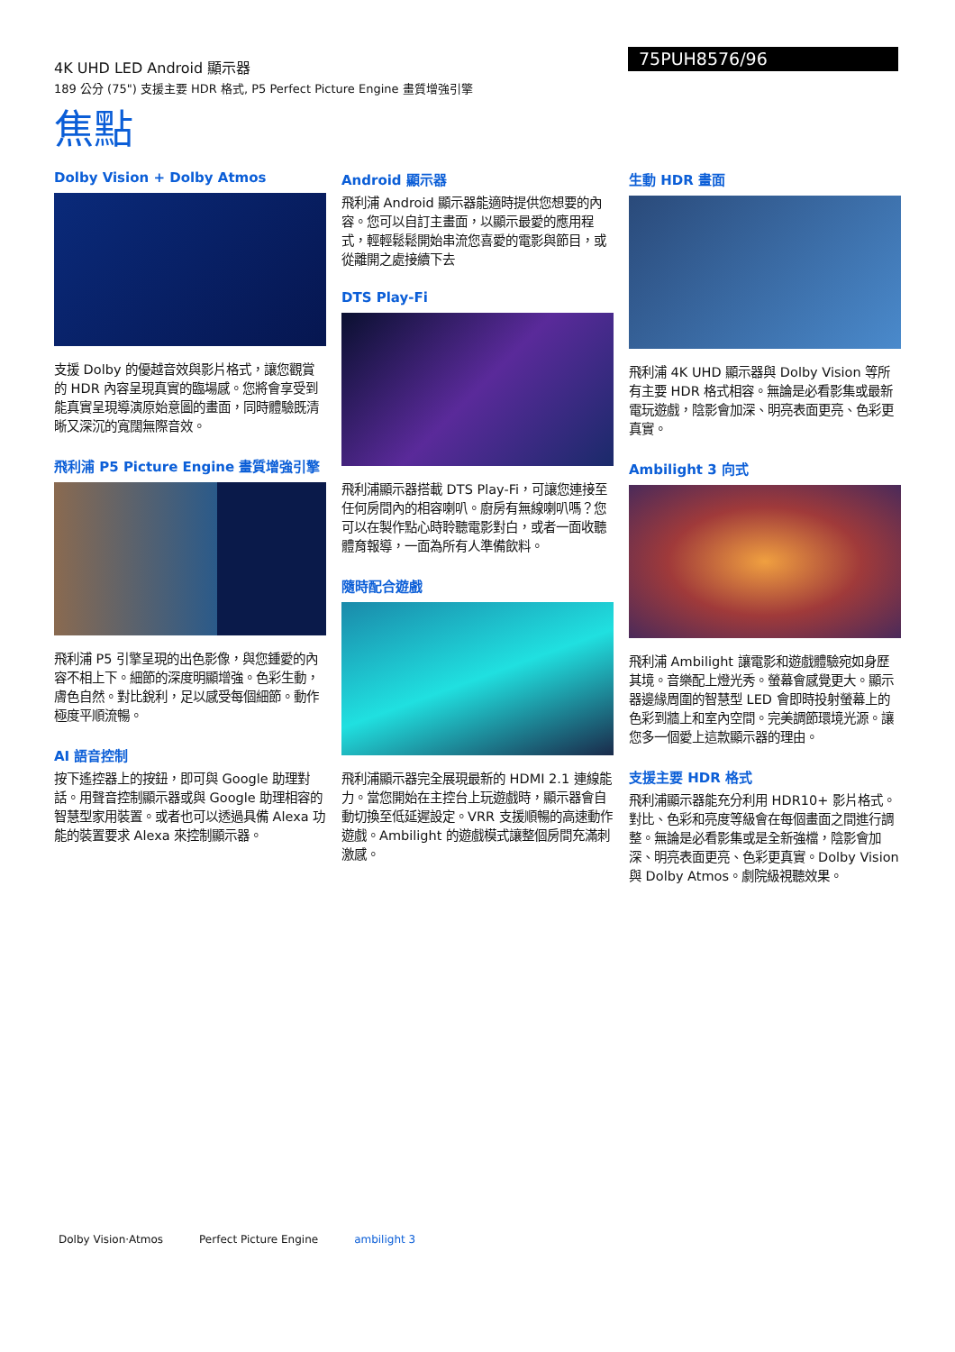4K UHD LED Android 顯示器
189 公分 (75") 支援主要 HDR 格式, P5 Perfect Picture Engine 畫質增強引擎
75PUH8576/96
焦點
Dolby Vision + Dolby Atmos
支援 Dolby 的優越音效與影片格式，讓您觀賞的 HDR 內容呈現真實的臨場感。您將會享受到能真實呈現導演原始意圖的畫面，同時體驗既清晰又深沉的寬闊無際音效。
飛利浦 P5 Picture Engine 畫質增強引擎
飛利浦 P5 引擎呈現的出色影像，與您鍾愛的內容不相上下。細節的深度明顯增強。色彩生動，膚色自然。對比銳利，足以感受每個細節。動作極度平順流暢。
AI 語音控制
按下遙控器上的按鈕，即可與 Google 助理對話。用聲音控制顯示器或與 Google 助理相容的智慧型家用裝置。或者也可以透過具備 Alexa 功能的裝置要求 Alexa 來控制顯示器。
Android 顯示器
飛利浦 Android 顯示器能適時提供您想要的內容。您可以自訂主畫面，以顯示最愛的應用程式，輕輕鬆鬆開始串流您喜愛的電影與節目，或從離開之處接續下去
DTS Play-Fi
飛利浦顯示器搭載 DTS Play-Fi，可讓您連接至任何房間內的相容喇叭。廚房有無線喇叭嗎？您可以在製作點心時聆聽電影對白，或者一面收聽體育報導，一面為所有人準備飲料。
隨時配合遊戲
飛利浦顯示器完全展現最新的 HDMI 2.1 連線能力。當您開始在主控台上玩遊戲時，顯示器會自動切換至低延遲設定。VRR 支援順暢的高速動作遊戲。Ambilight 的遊戲模式讓整個房間充滿刺激感。
生動 HDR 畫面
飛利浦 4K UHD 顯示器與 Dolby Vision 等所有主要 HDR 格式相容。無論是必看影集或最新電玩遊戲，陰影會加深、明亮表面更亮、色彩更真實。
Ambilight 3 向式
飛利浦 Ambilight 讓電影和遊戲體驗宛如身歷其境。音樂配上燈光秀。螢幕會感覺更大。顯示器邊緣周圍的智慧型 LED 會即時投射螢幕上的色彩到牆上和室內空間。完美調節環境光源。讓您多一個愛上這款顯示器的理由。
支援主要 HDR 格式
飛利浦顯示器能充分利用 HDR10+ 影片格式。對比、色彩和亮度等級會在每個畫面之間進行調整。無論是必看影集或是全新強檔，陰影會加深、明亮表面更亮、色彩更真實。Dolby Vision 與 Dolby Atmos。劇院級視聽效果。
Dolby Vision·Atmos Perfect Picture Engine ambilight 3